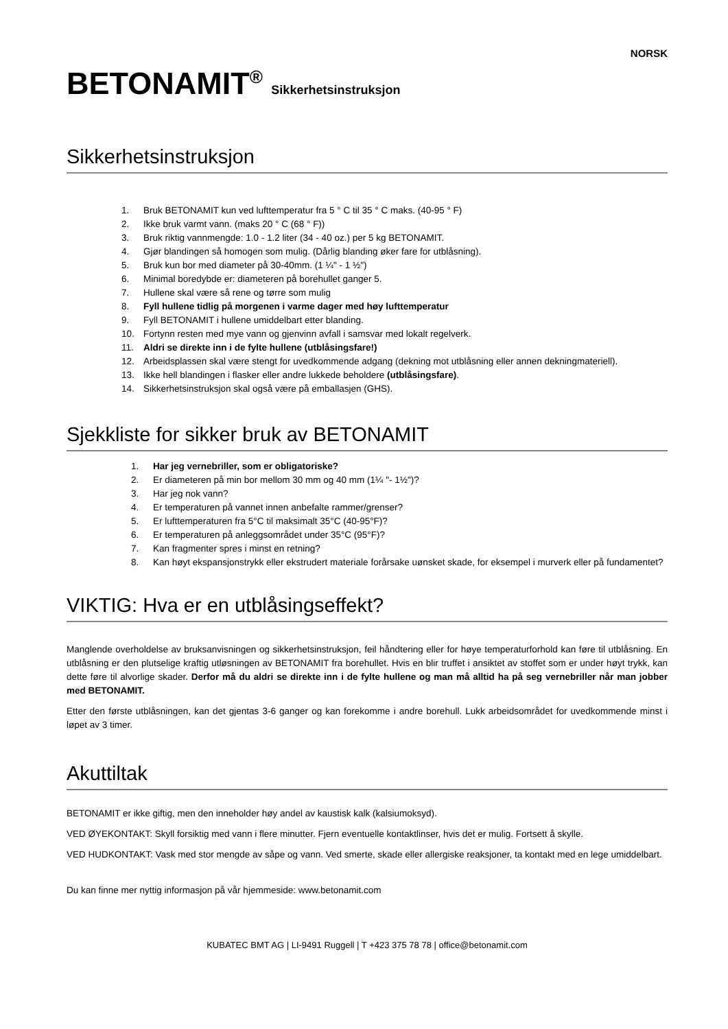NORSK
BETONAMIT<sup>®</sup> Sikkerhetsinstruksjon
Sikkerhetsinstruksjon
1. Bruk BETONAMIT kun ved lufttemperatur fra 5 ° C til 35 ° C maks. (40-95 ° F)
2. Ikke bruk varmt vann. (maks 20 ° C (68 ° F))
3. Bruk riktig vannmengde: 1.0 - 1.2 liter (34 - 40 oz.) per 5 kg BETONAMIT.
4. Gjør blandingen så homogen som mulig. (Dårlig blanding øker fare for utblåsning).
5. Bruk kun bor med diameter på 30-40mm. (1 ¼" - 1 ½")
6. Minimal boredybde er: diameteren på borehullet ganger 5.
7. Hullene skal være så rene og tørre som mulig
8. Fyll hullene tidlig på morgenen i varme dager med høy lufttemperatur
9. Fyll BETONAMIT i hullene umiddelbart etter blanding.
10. Fortynn resten med mye vann og gjenvinn avfall i samsvar med lokalt regelverk.
11. Aldri se direkte inn i de fylte hullene (utblåsingsfare!)
12. Arbeidsplassen skal være stengt for uvedkommende adgang (dekning mot utblåsning eller annen dekningmateriell).
13. Ikke hell blandingen i flasker eller andre lukkede beholdere (utblåsingsfare).
14. Sikkerhetsinstruksjon skal også være på emballasjen (GHS).
Sjekkliste for sikker bruk av BETONAMIT
1. Har jeg vernebriller, som er obligatoriske?
2. Er diameteren på min bor mellom 30 mm og 40 mm (1¼ "- 1½")?
3. Har jeg nok vann?
4. Er temperaturen på vannet innen anbefalte rammer/grenser?
5. Er lufttemperaturen fra 5°C til maksimalt 35°C (40-95°F)?
6. Er temperaturen på anleggsområdet under 35°C (95°F)?
7. Kan fragmenter spres i minst en retning?
8. Kan høyt ekspansjonstrykk eller ekstrudert materiale forårsake uønsket skade, for eksempel i murverk eller på fundamentet?
VIKTIG: Hva er en utblåsingseffekt?
Manglende overholdelse av bruksanvisningen og sikkerhetsinstruksjon, feil håndtering eller for høye temperaturforhold kan føre til utblåsning. En utblåsning er den plutselige kraftig utløsningen av BETONAMIT fra borehullet. Hvis en blir truffet i ansiktet av stoffet som er under høyt trykk, kan dette føre til alvorlige skader. Derfor må du aldri se direkte inn i de fylte hullene og man må alltid ha på seg vernebriller når man jobber med BETONAMIT.
Etter den første utblåsningen, kan det gjentas 3-6 ganger og kan forekomme i andre borehull. Lukk arbeidsområdet for uvedkommende minst i løpet av 3 timer.
Akuttiltak
BETONAMIT er ikke giftig, men den inneholder høy andel av kaustisk kalk (kalsiumoksyd).
VED ØYEKONTAKT: Skyll forsiktig med vann i flere minutter. Fjern eventuelle kontaktlinser, hvis det er mulig. Fortsett å skylle.
VED HUDKONTAKT: Vask med stor mengde av såpe og vann. Ved smerte, skade eller allergiske reaksjoner, ta kontakt med en lege umiddelbart.
Du kan finne mer nyttig informasjon på vår hjemmeside: www.betonamit.com
KUBATEC BMT AG | LI-9491 Ruggell | T +423 375 78 78 | office@betonamit.com